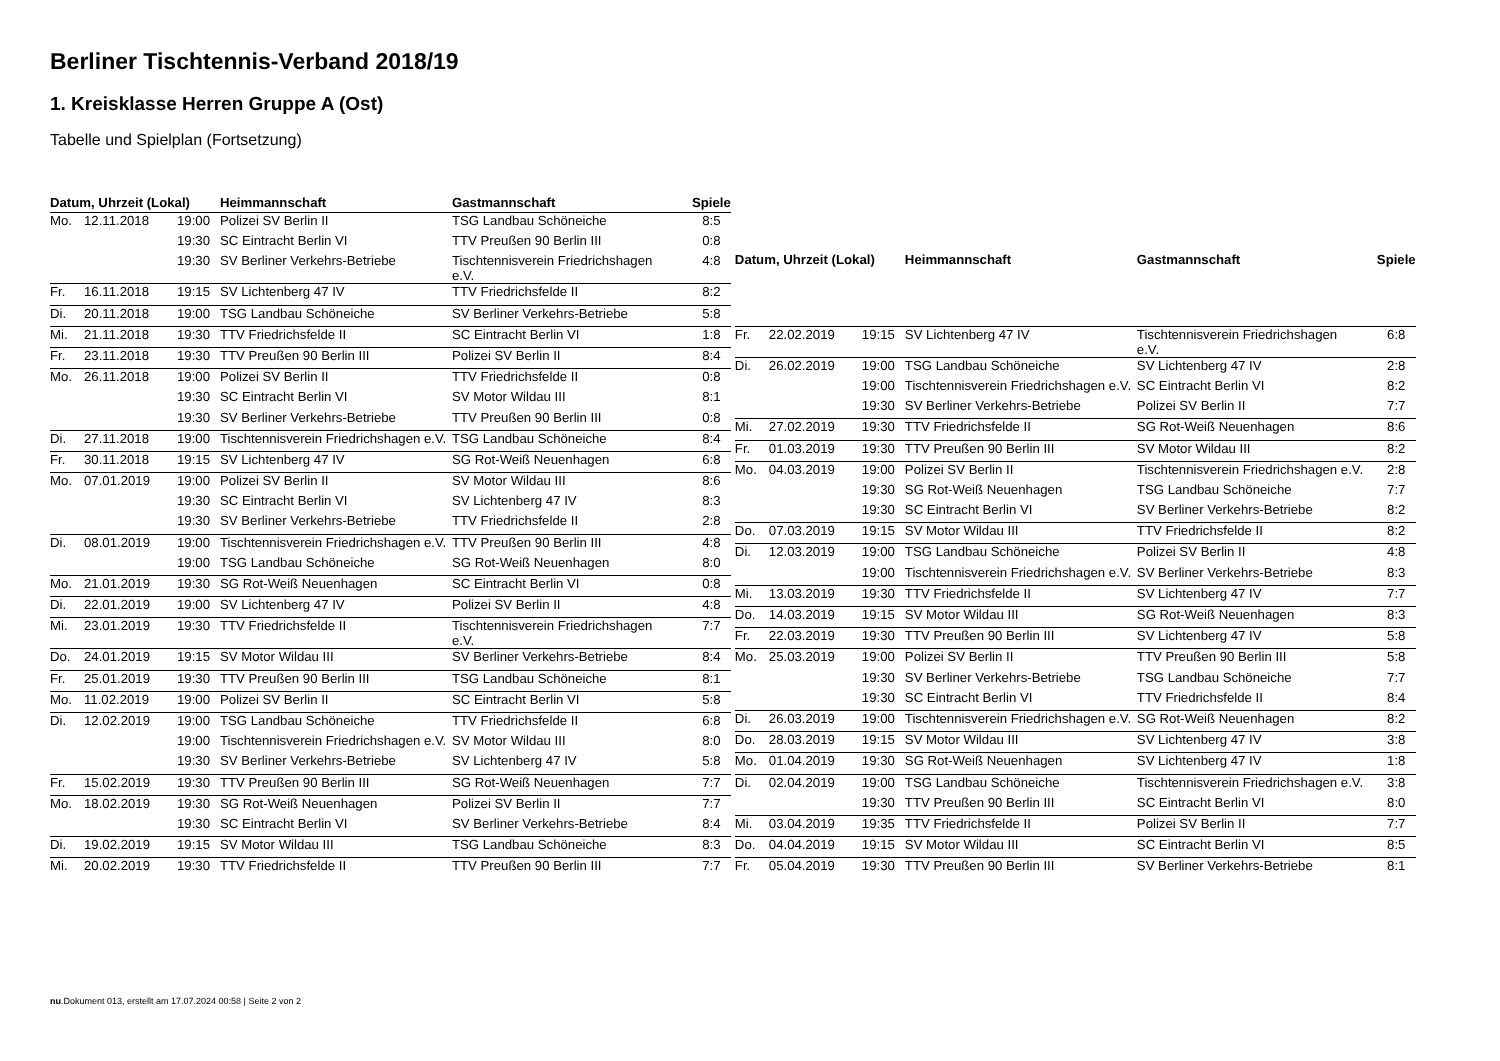Berliner Tischtennis-Verband 2018/19
1. Kreisklasse Herren Gruppe A (Ost)
Tabelle und Spielplan (Fortsetzung)
| Datum, Uhrzeit (Lokal) | | | Heimmannschaft | Gastmannschaft | Spiele |
| --- | --- | --- | --- | --- | --- |
| Mo. | 12.11.2018 | 19:00 | Polizei SV Berlin II | TSG Landbau Schöneiche | 8:5 |
| | | 19:30 | SC Eintracht Berlin VI | TTV Preußen 90 Berlin III | 0:8 |
| | | 19:30 | SV Berliner Verkehrs-Betriebe | Tischtennisverein Friedrichshagen e.V. | 4:8 |
| Fr. | 16.11.2018 | 19:15 | SV Lichtenberg 47 IV | TTV Friedrichsfelde II | 8:2 |
| Di. | 20.11.2018 | 19:00 | TSG Landbau Schöneiche | SV Berliner Verkehrs-Betriebe | 5:8 |
| Mi. | 21.11.2018 | 19:30 | TTV Friedrichsfelde II | SC Eintracht Berlin VI | 1:8 |
| Fr. | 23.11.2018 | 19:30 | TTV Preußen 90 Berlin III | Polizei SV Berlin II | 8:4 |
| Mo. | 26.11.2018 | 19:00 | Polizei SV Berlin II | TTV Friedrichsfelde II | 0:8 |
| | | 19:30 | SC Eintracht Berlin VI | SV Motor Wildau III | 8:1 |
| | | 19:30 | SV Berliner Verkehrs-Betriebe | TTV Preußen 90 Berlin III | 0:8 |
| Di. | 27.11.2018 | 19:00 | Tischtennisverein Friedrichshagen e.V. | TSG Landbau Schöneiche | 8:4 |
| Fr. | 30.11.2018 | 19:15 | SV Lichtenberg 47 IV | SG Rot-Weiß Neuenhagen | 6:8 |
| Mo. | 07.01.2019 | 19:00 | Polizei SV Berlin II | SV Motor Wildau III | 8:6 |
| | | 19:30 | SC Eintracht Berlin VI | SV Lichtenberg 47 IV | 8:3 |
| | | 19:30 | SV Berliner Verkehrs-Betriebe | TTV Friedrichsfelde II | 2:8 |
| Di. | 08.01.2019 | 19:00 | Tischtennisverein Friedrichshagen e.V. | TTV Preußen 90 Berlin III | 4:8 |
| | | 19:00 | TSG Landbau Schöneiche | SG Rot-Weiß Neuenhagen | 8:0 |
| Mo. | 21.01.2019 | 19:30 | SG Rot-Weiß Neuenhagen | SC Eintracht Berlin VI | 0:8 |
| Di. | 22.01.2019 | 19:00 | SV Lichtenberg 47 IV | Polizei SV Berlin II | 4:8 |
| Mi. | 23.01.2019 | 19:30 | TTV Friedrichsfelde II | Tischtennisverein Friedrichshagen e.V. | 7:7 |
| Do. | 24.01.2019 | 19:15 | SV Motor Wildau III | SV Berliner Verkehrs-Betriebe | 8:4 |
| Fr. | 25.01.2019 | 19:30 | TTV Preußen 90 Berlin III | TSG Landbau Schöneiche | 8:1 |
| Mo. | 11.02.2019 | 19:00 | Polizei SV Berlin II | SC Eintracht Berlin VI | 5:8 |
| Di. | 12.02.2019 | 19:00 | TSG Landbau Schöneiche | TTV Friedrichsfelde II | 6:8 |
| | | 19:00 | Tischtennisverein Friedrichshagen e.V. | SV Motor Wildau III | 8:0 |
| | | 19:30 | SV Berliner Verkehrs-Betriebe | SV Lichtenberg 47 IV | 5:8 |
| Fr. | 15.02.2019 | 19:30 | TTV Preußen 90 Berlin III | SG Rot-Weiß Neuenhagen | 7:7 |
| Mo. | 18.02.2019 | 19:30 | SG Rot-Weiß Neuenhagen | Polizei SV Berlin II | 7:7 |
| | | 19:30 | SC Eintracht Berlin VI | SV Berliner Verkehrs-Betriebe | 8:4 |
| Di. | 19.02.2019 | 19:15 | SV Motor Wildau III | TSG Landbau Schöneiche | 8:3 |
| Mi. | 20.02.2019 | 19:30 | TTV Friedrichsfelde II | TTV Preußen 90 Berlin III | 7:7 |
| Datum, Uhrzeit (Lokal) | | | Heimmannschaft | Gastmannschaft | Spiele |
| --- | --- | --- | --- | --- | --- |
| Fr. | 22.02.2019 | 19:15 | SV Lichtenberg 47 IV | Tischtennisverein Friedrichshagen e.V. | 6:8 |
| Di. | 26.02.2019 | 19:00 | TSG Landbau Schöneiche | SV Lichtenberg 47 IV | 2:8 |
| | | 19:00 | Tischtennisverein Friedrichshagen e.V. | SC Eintracht Berlin VI | 8:2 |
| | | 19:30 | SV Berliner Verkehrs-Betriebe | Polizei SV Berlin II | 7:7 |
| Mi. | 27.02.2019 | 19:30 | TTV Friedrichsfelde II | SG Rot-Weiß Neuenhagen | 8:6 |
| Fr. | 01.03.2019 | 19:30 | TTV Preußen 90 Berlin III | SV Motor Wildau III | 8:2 |
| Mo. | 04.03.2019 | 19:00 | Polizei SV Berlin II | Tischtennisverein Friedrichshagen e.V. | 2:8 |
| | | 19:30 | SG Rot-Weiß Neuenhagen | TSG Landbau Schöneiche | 7:7 |
| | | 19:30 | SC Eintracht Berlin VI | SV Berliner Verkehrs-Betriebe | 8:2 |
| Do. | 07.03.2019 | 19:15 | SV Motor Wildau III | TTV Friedrichsfelde II | 8:2 |
| Di. | 12.03.2019 | 19:00 | TSG Landbau Schöneiche | Polizei SV Berlin II | 4:8 |
| | | 19:00 | Tischtennisverein Friedrichshagen e.V. | SV Berliner Verkehrs-Betriebe | 8:3 |
| Mi. | 13.03.2019 | 19:30 | TTV Friedrichsfelde II | SV Lichtenberg 47 IV | 7:7 |
| Do. | 14.03.2019 | 19:15 | SV Motor Wildau III | SG Rot-Weiß Neuenhagen | 8:3 |
| Fr. | 22.03.2019 | 19:30 | TTV Preußen 90 Berlin III | SV Lichtenberg 47 IV | 5:8 |
| Mo. | 25.03.2019 | 19:00 | Polizei SV Berlin II | TTV Preußen 90 Berlin III | 5:8 |
| | | 19:30 | SV Berliner Verkehrs-Betriebe | TSG Landbau Schöneiche | 7:7 |
| | | 19:30 | SC Eintracht Berlin VI | TTV Friedrichsfelde II | 8:4 |
| Di. | 26.03.2019 | 19:00 | Tischtennisverein Friedrichshagen e.V. | SG Rot-Weiß Neuenhagen | 8:2 |
| Do. | 28.03.2019 | 19:15 | SV Motor Wildau III | SV Lichtenberg 47 IV | 3:8 |
| Mo. | 01.04.2019 | 19:30 | SG Rot-Weiß Neuenhagen | SV Lichtenberg 47 IV | 1:8 |
| Di. | 02.04.2019 | 19:00 | TSG Landbau Schöneiche | Tischtennisverein Friedrichshagen e.V. | 3:8 |
| | | 19:30 | TTV Preußen 90 Berlin III | SC Eintracht Berlin VI | 8:0 |
| Mi. | 03.04.2019 | 19:35 | TTV Friedrichsfelde II | Polizei SV Berlin II | 7:7 |
| Do. | 04.04.2019 | 19:15 | SV Motor Wildau III | SC Eintracht Berlin VI | 8:5 |
| Fr. | 05.04.2019 | 19:30 | TTV Preußen 90 Berlin III | SV Berliner Verkehrs-Betriebe | 8:1 |
nu.Dokument 013, erstellt am 17.07.2024 00:58 | Seite 2 von 2